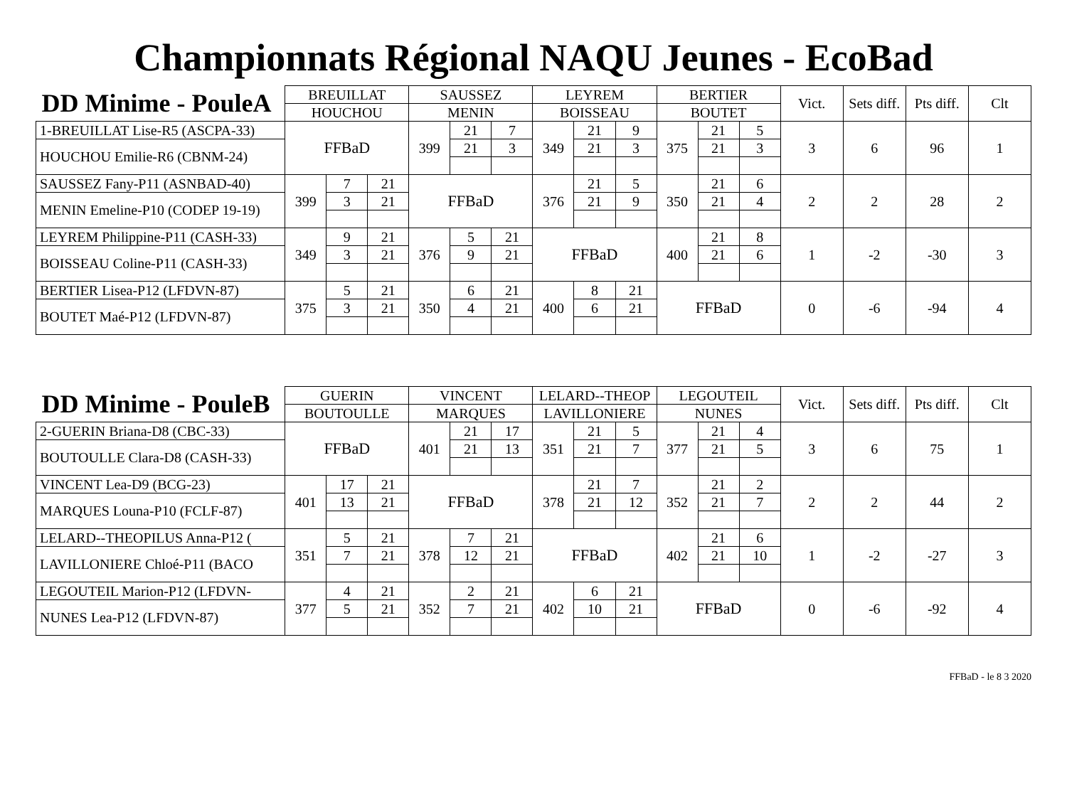Championnats Régional NAQU Jeunes - EcoBad
| DD Minime - PouleA | BREUILLAT | | | SAUSSEZ | | | LEYREM | | | BERTIER | | | Vict. | Sets diff. | Pts diff. | Clt |
| --- | --- | --- | --- | --- | --- | --- | --- | --- | --- | --- | --- | --- | --- | --- | --- | --- |
| | HOUCHOU | | | MENIN | | | BOISSEAU | | | BOUTET | | | | | | |
| 1-BREUILLAT Lise-R5 (ASCPA-33) | FFBaD | | | 399 | 21 | 7 | 349 | 21 | 9 | 375 | 21 | 5 | 3 | 6 | 96 | 1 |
| HOUCHOU Emilie-R6 (CBNM-24) | | | | | 21 | 3 | | 21 | 3 | | 21 | 3 | | | | |
| SAUSSEZ Fany-P11 (ASNBAD-40) | 399 | 7 | 21 | FFBaD | | | 376 | 21 | 5 | 350 | 21 | 6 | 2 | 2 | 28 | 2 |
| MENIN Emeline-P10 (CODEP 19-19) | | 3 | 21 | | | | | 21 | 9 | | 21 | 4 | | | | |
| LEYREM Philippine-P11 (CASH-33) | 349 | 9 | 21 | 376 | 5 | 21 | FFBaD | | | 400 | 21 | 8 | 1 | -2 | -30 | 3 |
| BOISSEAU Coline-P11 (CASH-33) | | 3 | 21 | | 9 | 21 | | | | | 21 | 6 | | | | |
| BERTIER Lisea-P12 (LFDVN-87) | 375 | 5 | 21 | 350 | 6 | 21 | 400 | 8 | 21 | FFBaD | | | 0 | -6 | -94 | 4 |
| BOUTET Maé-P12 (LFDVN-87) | | 3 | 21 | | 4 | 21 | | 6 | 21 | | | | | | | |
| DD Minime - PouleB | GUERIN | | | VINCENT | | | LELARD--THEOP | | | LEGOUTEIL | | | Vict. | Sets diff. | Pts diff. | Clt |
| --- | --- | --- | --- | --- | --- | --- | --- | --- | --- | --- | --- | --- | --- | --- | --- | --- |
| | BOUTOULLE | | | MARQUES | | | LAVILLONIERE | | | NUNES | | | | | | |
| 2-GUERIN Briana-D8 (CBC-33) | FFBaD | | | 401 | 21 | 17 | 351 | 21 | 5 | 377 | 21 | 4 | 3 | 6 | 75 | 1 |
| BOUTOULLE Clara-D8 (CASH-33) | | | | | 21 | 13 | | 21 | 7 | | 21 | 5 | | | | |
| VINCENT Lea-D9 (BCG-23) | 401 | 17 | 21 | FFBaD | | | 378 | 21 | 7 | 352 | 21 | 2 | 2 | 2 | 44 | 2 |
| MARQUES Louna-P10 (FCLF-87) | | 13 | 21 | | | | | 21 | 12 | | 21 | 7 | | | | |
| LELARD--THEOPILUS Anna-P12 ( | 351 | 5 | 21 | 378 | 7 | 21 | FFBaD | | | 402 | 21 | 6 | 1 | -2 | -27 | 3 |
| LAVILLONIERE Chloé-P11 (BACO | | 7 | 21 | | 12 | 21 | | | | | 21 | 10 | | | | |
| LEGOUTEIL Marion-P12 (LFDVN- | 377 | 4 | 21 | 352 | 2 | 21 | 402 | 6 | 21 | FFBaD | | | 0 | -6 | -92 | 4 |
| NUNES Lea-P12 (LFDVN-87) | | 5 | 21 | | 7 | 21 | | 10 | 21 | | | | | | | |
FFBaD - le 8 3 2020